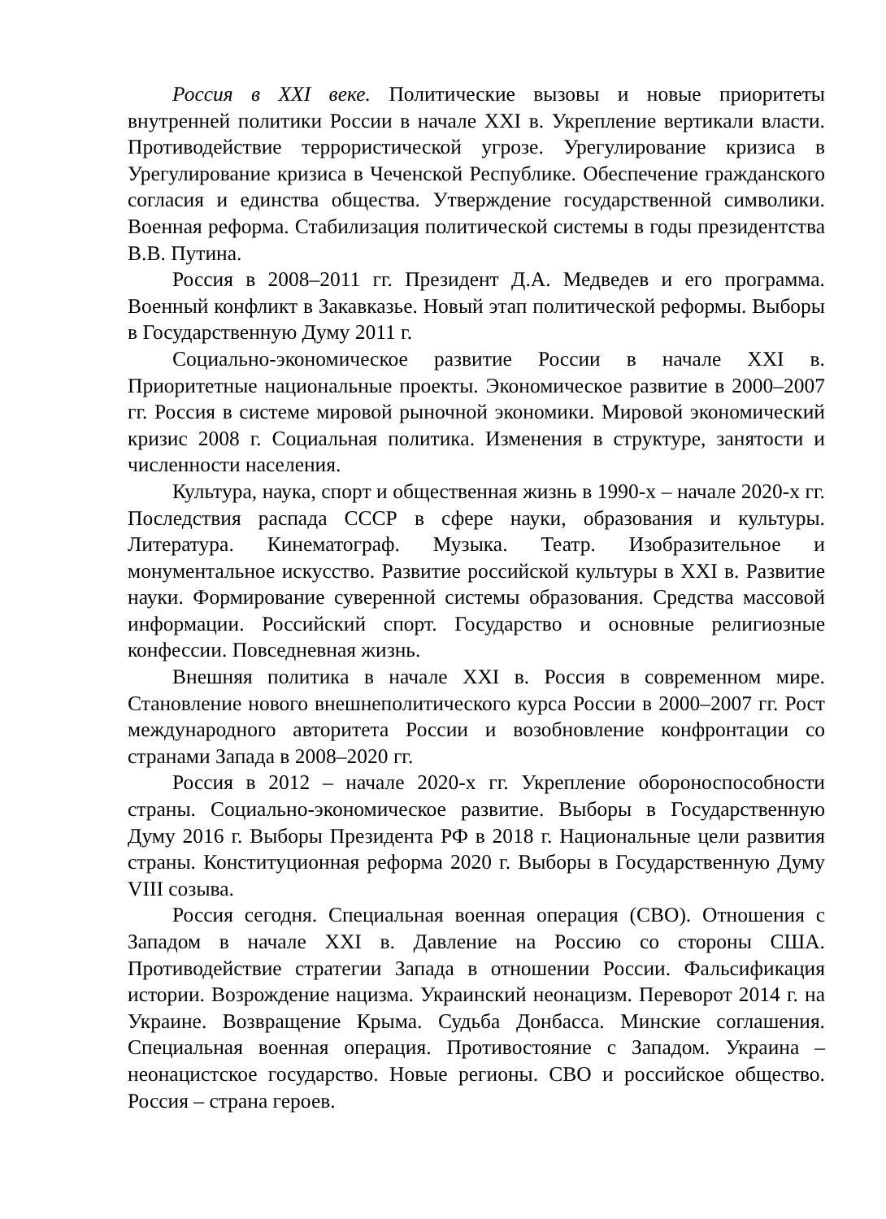Россия в XXI веке. Политические вызовы и новые приоритеты внутренней политики России в начале XXI в. Укрепление вертикали власти. Противодействие террористической угрозе. Урегулирование кризиса в Урегулирование кризиса в Чеченской Республике. Обеспечение гражданского согласия и единства общества. Утверждение государственной символики. Военная реформа. Стабилизация политической системы в годы президентства В.В. Путина.
Россия в 2008–2011 гг. Президент Д.А. Медведев и его программа. Военный конфликт в Закавказье. Новый этап политической реформы. Выборы в Государственную Думу 2011 г.
Социально-экономическое развитие России в начале XXI в. Приоритетные национальные проекты. Экономическое развитие в 2000–2007 гг. Россия в системе мировой рыночной экономики. Мировой экономический кризис 2008 г. Социальная политика. Изменения в структуре, занятости и численности населения.
Культура, наука, спорт и общественная жизнь в 1990-х – начале 2020-х гг. Последствия распада СССР в сфере науки, образования и культуры. Литература. Кинематограф. Музыка. Театр. Изобразительное и монументальное искусство. Развитие российской культуры в XXI в. Развитие науки. Формирование суверенной системы образования. Средства массовой информации. Российский спорт. Государство и основные религиозные конфессии. Повседневная жизнь.
Внешняя политика в начале XXI в. Россия в современном мире. Становление нового внешнеполитического курса России в 2000–2007 гг. Рост международного авторитета России и возобновление конфронтации со странами Запада в 2008–2020 гг.
Россия в 2012 – начале 2020-х гг. Укрепление обороноспособности страны. Социально-экономическое развитие. Выборы в Государственную Думу 2016 г. Выборы Президента РФ в 2018 г. Национальные цели развития страны. Конституционная реформа 2020 г. Выборы в Государственную Думу VIII созыва.
Россия сегодня. Специальная военная операция (СВО). Отношения с Западом в начале XXI в. Давление на Россию со стороны США. Противодействие стратегии Запада в отношении России. Фальсификация истории. Возрождение нацизма. Украинский неонацизм. Переворот 2014 г. на Украине. Возвращение Крыма. Судьба Донбасса. Минские соглашения. Специальная военная операция. Противостояние с Западом. Украина – неонацистское государство. Новые регионы. СВО и российское общество. Россия – страна героев.